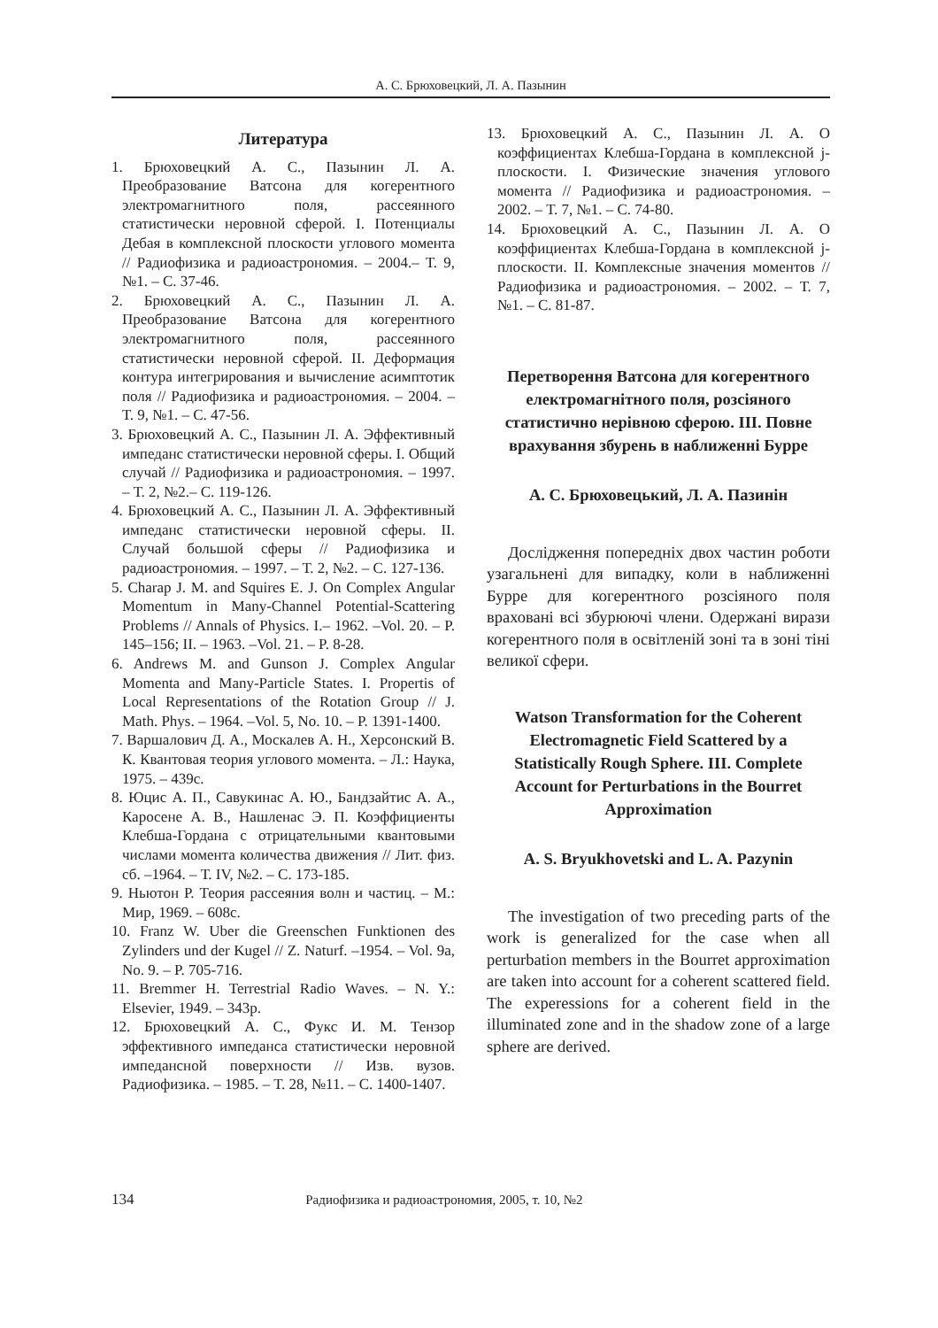А. С. Брюховецкий, Л. А. Пазынин
Литература
1. Брюховецкий А. С., Пазынин Л. А. Преобразование Ватсона для когерентного электромагнитного поля, рассеянного статистически неровной сферой. I. Потенциалы Дебая в комплексной плоскости углового момента // Радиофизика и радиоастрономия. – 2004.– Т. 9, №1. – С. 37-46.
2. Брюховецкий А. С., Пазынин Л. А. Преобразование Ватсона для когерентного электромагнитного поля, рассеянного статистически неровной сферой. II. Деформация контура интегрирования и вычисление асимптотик поля // Радиофизика и радиоастрономия. – 2004. – Т. 9, №1. – С. 47-56.
3. Брюховецкий А. С., Пазынин Л. А. Эффективный импеданс статистически неровной сферы. I. Общий случай // Радиофизика и радиоастрономия. – 1997. – Т. 2, №2.– С. 119-126.
4. Брюховецкий А. С., Пазынин Л. А. Эффективный импеданс статистически неровной сферы. II. Случай большой сферы // Радиофизика и радиоастрономия. – 1997. – Т. 2, №2. – С. 127-136.
5. Charap J. M. and Squires E. J. On Complex Angular Momentum in Many-Channel Potential-Scattering Problems // Annals of Physics. I.– 1962. –Vol. 20. – P. 145–156; II. – 1963. –Vol. 21. – P. 8-28.
6. Andrews M. and Gunson J. Complex Angular Momenta and Many-Particle States. I. Propertis of Local Representations of the Rotation Group // J. Math. Phys. – 1964. –Vol. 5, No. 10. – P. 1391-1400.
7. Варшалович Д. А., Москалев А. Н., Херсонский В. К. Квантовая теория углового момента. – Л.: Наука, 1975. – 439с.
8. Юцис А. П., Савукинас А. Ю., Бандзайтис А. А., Каросене А. В., Нашленас Э. П. Коэффициенты Клебша-Гордана с отрицательными квантовыми числами момента количества движения // Лит. физ. сб. –1964. – Т. IV, №2. – С. 173-185.
9. Ньютон Р. Теория рассеяния волн и частиц. – М.: Мир, 1969. – 608с.
10. Franz W. Uber die Greenschen Funktionen des Zylinders und der Kugel // Z. Naturf. –1954. – Vol. 9a, No. 9. – P. 705-716.
11. Bremmer H. Terrestrial Radio Waves. – N. Y.: Elsevier, 1949. – 343p.
12. Брюховецкий А. С., Фукс И. М. Тензор эффективного импеданса статистически неровной импедансной поверхности // Изв. вузов. Радиофизика. – 1985. – Т. 28, №11. – С. 1400-1407.
13. Брюховецкий А. С., Пазынин Л. А. О коэффициентах Клебша-Гордана в комплексной j-плоскости. I. Физические значения углового момента // Радиофизика и радиоастрономия. – 2002. – Т. 7, №1. – С. 74-80.
14. Брюховецкий А. С., Пазынин Л. А. О коэффициентах Клебша-Гордана в комплексной j-плоскости. II. Комплексные значения моментов // Радиофизика и радиоастрономия. – 2002. – Т. 7, №1. – С. 81-87.
Перетворення Ватсона для когерентного електромагнітного поля, розсіяного статистично нерівною сферою. III. Повне врахування збурень в наближенні Бурре
А. С. Брюховецький, Л. А. Пазинін
Дослідження попередніх двох частин роботи узагальнені для випадку, коли в наближенні Бурре для когерентного розсіяного поля враховані всі збурюючі члени. Одержані вирази когерентного поля в освітленій зоні та в зоні тіні великої сфери.
Watson Transformation for the Coherent Electromagnetic Field Scattered by a Statistically Rough Sphere. III. Complete Account for Perturbations in the Bourret Approximation
A. S. Bryukhovetski and L. A. Pazynin
The investigation of two preceding parts of the work is generalized for the case when all perturbation members in the Bourret approximation are taken into account for a coherent scattered field. The experessions for a coherent field in the illuminated zone and in the shadow zone of a large sphere are derived.
134 Радиофизика и радиоастрономия, 2005, т. 10, №2